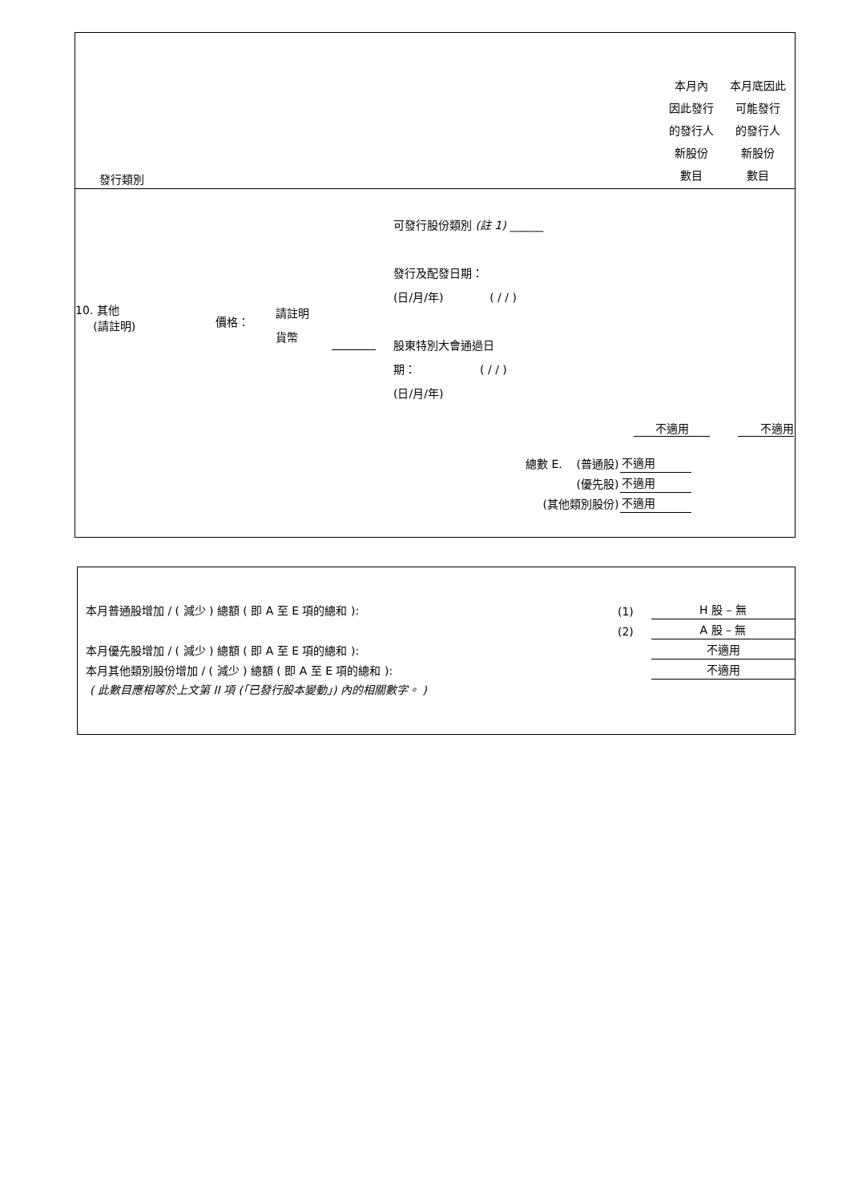| 發行類別 | 本月內 因此發行 的發行人 新股份 數目 | 本月底因此 可能發行 的發行人 新股份 數目 |
| --- | --- | --- |
10. 其他
(請註明)
價格：
請註明
貨幣
可發行股份類別 (註 1) ______
發行及配發日期：
(日/月/年) ( / / )
股東特別大會通過日
期： ( / / )
(日/月/年)
不適用 不適用
| 總數 E. (普通股) | 不適用 |
| (優先股) | 不適用 |
| (其他類別股份) | 不適用 |
| 本月普通股增加 / ( 減少 ) 總額 ( 即 A 至 E 項的總和 ): | (1) | H 股 – 無 |
| | (2) | A 股 – 無 |
| 本月優先股增加 / ( 減少 ) 總額 ( 即 A 至 E 項的總和 ): | | 不適用 |
| 本月其他類別股份增加 / ( 減少 ) 總額 ( 即 A 至 E 項的總和 ): | | 不適用 |
| ( 此數目應相等於上文第 II 項 (「已發行股本變動」) 內的相關數字。 ) | | |